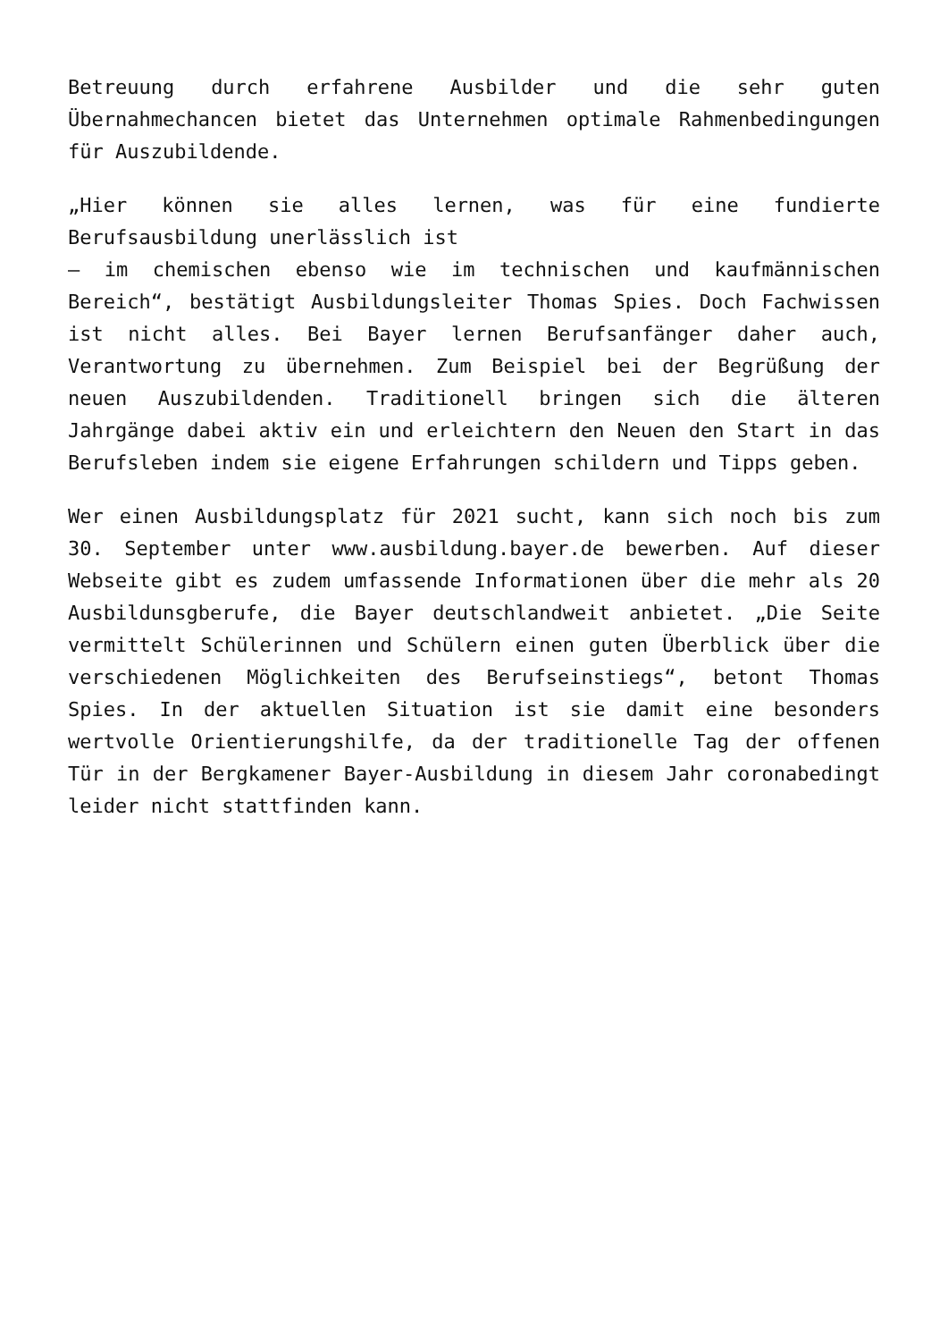Betreuung durch erfahrene Ausbilder und die sehr guten Übernahmechancen bietet das Unternehmen optimale Rahmenbedingungen für Auszubildende.
„Hier können sie alles lernen, was für eine fundierte Berufsausbildung unerlässlich ist
– im chemischen ebenso wie im technischen und kaufmännischen Bereich“, bestätigt Ausbildungsleiter Thomas Spies. Doch Fachwissen ist nicht alles. Bei Bayer lernen Berufsanfänger daher auch, Verantwortung zu übernehmen. Zum Beispiel bei der Begrüßung der neuen Auszubildenden. Traditionell bringen sich die älteren Jahrgänge dabei aktiv ein und erleichtern den Neuen den Start in das Berufsleben indem sie eigene Erfahrungen schildern und Tipps geben.
Wer einen Ausbildungsplatz für 2021 sucht, kann sich noch bis zum 30. September unter www.ausbildung.bayer.de bewerben. Auf dieser Webseite gibt es zudem umfassende Informationen über die mehr als 20 Ausbildunsgberufe, die Bayer deutschlandweit anbietet. „Die Seite vermittelt Schülerinnen und Schülern einen guten Überblick über die verschiedenen Möglichkeiten des Berufseinstiegs“, betont Thomas Spies. In der aktuellen Situation ist sie damit eine besonders wertvolle Orientierungshilfe, da der traditionelle Tag der offenen Tür in der Bergkamener Bayer-Ausbildung in diesem Jahr coronabedingt leider nicht stattfinden kann.